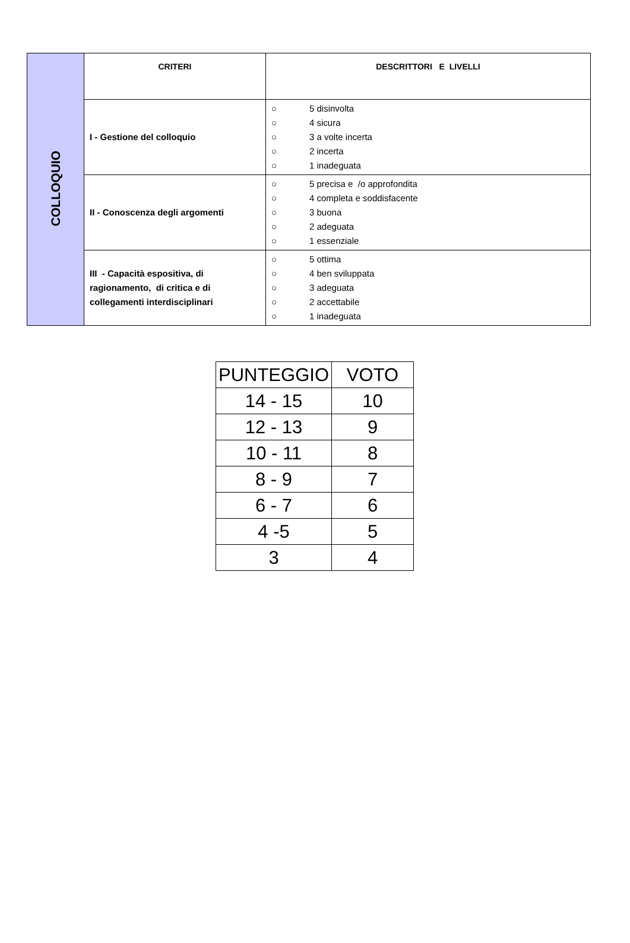| COLLOQUIO | CRITERI | DESCRITTORI E LIVELLI |
| | I - Gestione del colloquio | ○ 5 disinvolta ○ 4 sicura ○ 3 a volte incerta ○ 2 incerta ○ 1 inadeguata |
| | II - Conoscenza degli argomenti | ○ 5 precisa e /o approfondita ○ 4 completa e soddisfacente ○ 3 buona ○ 2 adeguata ○ 1 essenziale |
| | III - Capacità espositiva, di ragionamento, di critica e di collegamenti interdisciplinari | ○ 5 ottima ○ 4 ben sviluppata ○ 3 adeguata ○ 2 accettabile ○ 1 inadeguata |
| PUNTEGGIO | VOTO |
| 14 - 15 | 10 |
| 12 - 13 | 9 |
| 10 - 11 | 8 |
| 8 - 9 | 7 |
| 6 - 7 | 6 |
| 4 -5 | 5 |
| 3 | 4 |